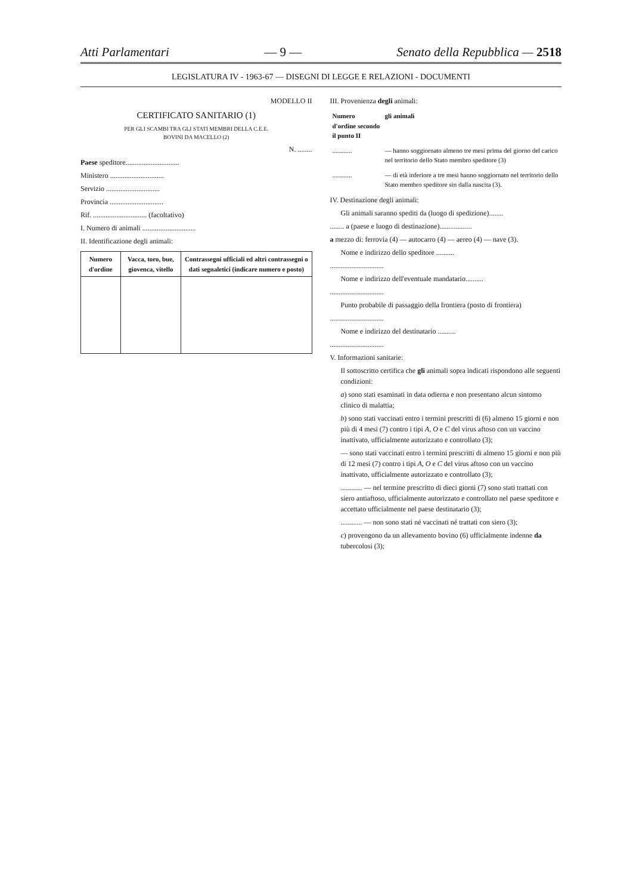Atti Parlamentari — 9 — Senato della Repubblica — 2518
LEGISLATURA IV - 1963-67 — DISEGNI DI LEGGE E RELAZIONI - DOCUMENTI
MODELLO II
CERTIFICATO SANITARIO (1)
PER GLI SCAMBI TRA GLI STATI MEMBRI DELLA C.E.E.
BOVINI DA MACELLO (2)
N. ........
Paese speditore..............................
Ministero ..............................
Servizio ..............................
Provincia ..............................
Rif. .............................. (facoltativo)
I. Numero di animali ..............................
II. Identificazione degli animali:
| Numero d'ordine | Vacca, toro, bue, giovenca, vitello | Contrassegni ufficiali ed altri contrassegni o dati segnaletici (indicare numero e posto) |
| --- | --- | --- |
III. Provenienza degli animali:
| Numero d'ordine secondo il punto II | gli animali |
| --- | --- |
| ............ | — hanno soggiornato almeno tre mesi prima del giorno del carico nel territorio dello Stato membro speditore (3) |
| ............ | — di età inferiore a tre mesi hanno soggiornato nel territorio dello Stato membro speditore sin dalla nascita (3). |
IV. Destinazione degli animali:
Gli animali saranno spediti da (luogo di spedizione)........
........ a (paese e luogo di destinazione)..................
a mezzo di: ferrovia (4) — autocarro (4) — aereo (4) — nave (3).
Nome e indirizzo dello speditore ..........
..............................
Nome e indirizzo dell'eventuale mandatario..........
..............................
Punto probabile di passaggio della frontiera (posto di frontiera)
..............................
Nome e indirizzo del destinatario ..........
..............................
V. Informazioni sanitarie:
Il sottoscritto certifica che gli animali sopra indicati rispondono alle seguenti condizioni:
a) sono stati esaminati in data odierna e non presentano alcun sintomo clinico di malattia;
b) sono stati vaccinati entro i termini prescritti di (6) almeno 15 giorni e non più di 4 mesi (7) contro i tipi A, O e C del virus aftoso con un vaccino inattivato, ufficialmente autorizzato e controllato (3);
— sono stati vaccinati entro i termini prescritti di almeno 15 giorni e non più di 12 mesi (7) contro i tipi A, O e C del virus aftoso con un vaccino inattivato, ufficialmente autorizzato e controllato (3);
............ — nel termine prescritto di dieci giorni (7) sono stati trattati con siero antiaftoso, ufficialmente autorizzato e controllato nel paese speditore e accettato ufficialmente nel paese destinatario (3);
............ — non sono stati né vaccinati né trattati con siero (3);
c) provengono da un allevamento bovino (6) ufficialmente indenne da tubercolosi (3);